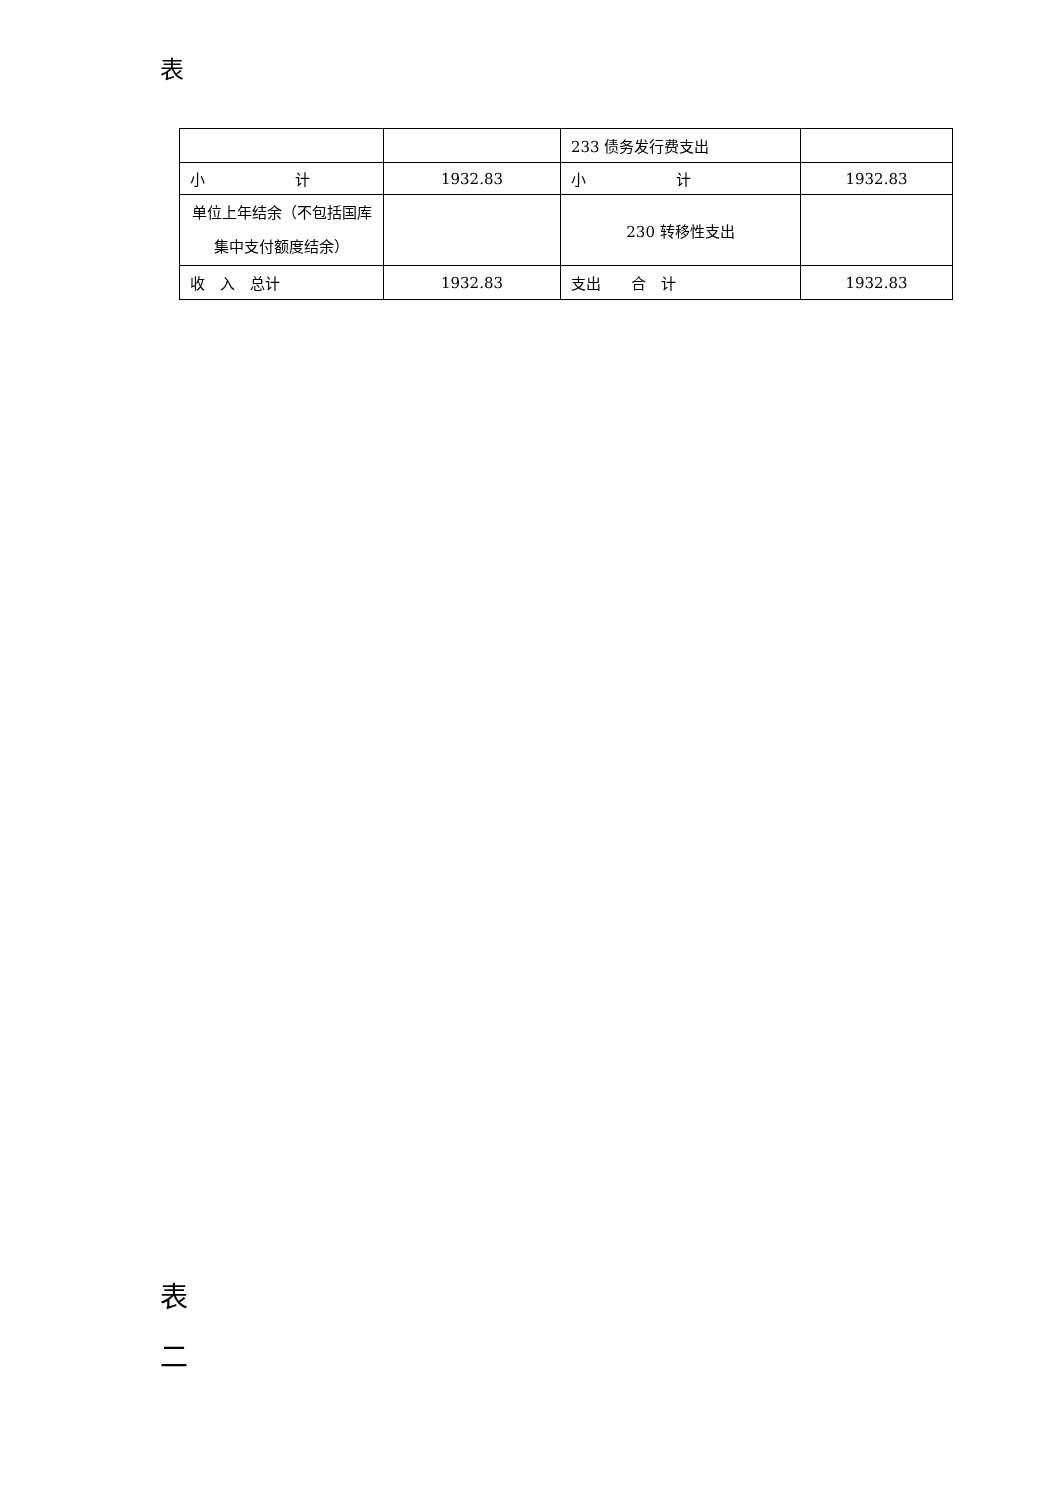表
| | | 233 债务发行费支出 | |
| 小 计 | 1932.83 | 小 计 | 1932.83 |
| 单位上年结余（不包括国库集中支付额度结余） | | 230 转移性支出 | |
| 收 入 总计 | 1932.83 | 支出 合 计 | 1932.83 |
表
二